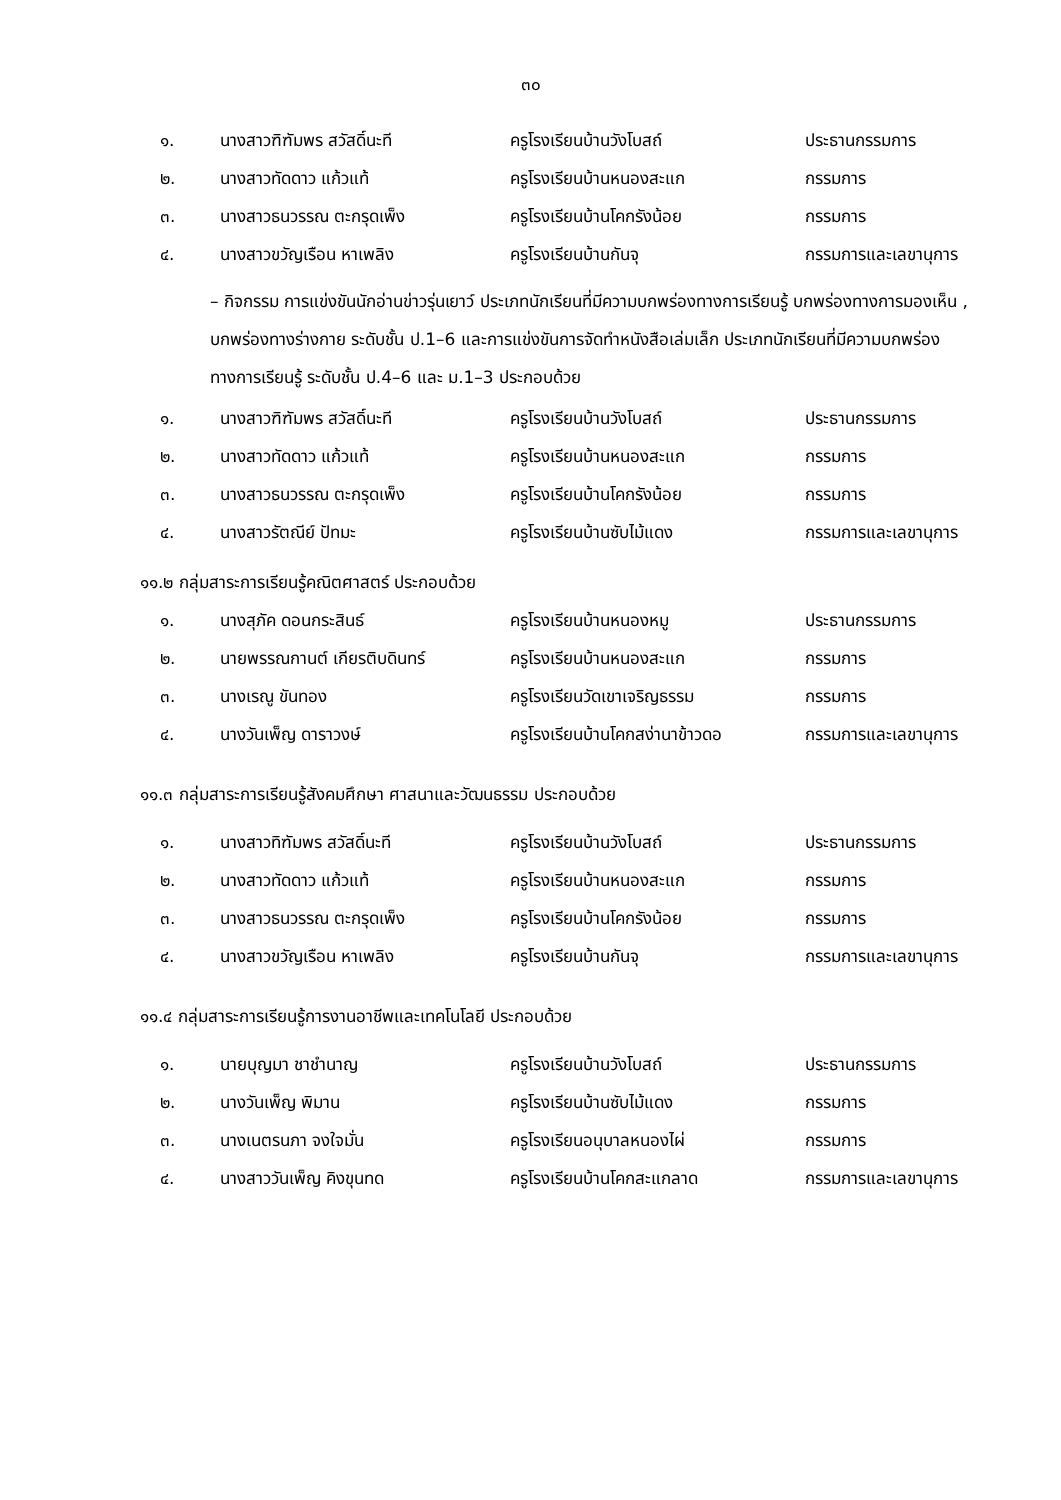๓๐
| ๑. | นางสาวฑิฑัมพร สวัสดิ์นะที | ครูโรงเรียนบ้านวังโบสถ์ | ประธานกรรมการ |
| ๒. | นางสาวทัดดาว แก้วแท้ | ครูโรงเรียนบ้านหนองสะแก | กรรมการ |
| ๓. | นางสาวธนวรรณ ตะกรุดเพ็ง | ครูโรงเรียนบ้านโคกรังน้อย | กรรมการ |
| ๔. | นางสาวขวัญเรือน หาเพลิง | ครูโรงเรียนบ้านกันจุ | กรรมการและเลขานุการ |
– กิจกรรม การแข่งขันนักอ่านข่าวรุ่นเยาว์ ประเภทนักเรียนที่มีความบกพร่องทางการเรียนรู้ บกพร่องทางการมองเห็น , บกพร่องทางร่างกาย ระดับชั้น ป.1–6 และการแข่งขันการจัดทำหนังสือเล่มเล็ก ประเภทนักเรียนที่มีความบกพร่องทางการเรียนรู้ ระดับชั้น ป.4–6 และ ม.1–3 ประกอบด้วย
| ๑. | นางสาวฑิฑัมพร สวัสดิ์นะที | ครูโรงเรียนบ้านวังโบสถ์ | ประธานกรรมการ |
| ๒. | นางสาวทัดดาว แก้วแท้ | ครูโรงเรียนบ้านหนองสะแก | กรรมการ |
| ๓. | นางสาวธนวรรณ ตะกรุดเพ็ง | ครูโรงเรียนบ้านโคกรังน้อย | กรรมการ |
| ๔. | นางสาวรัตณีย์ ปัทมะ | ครูโรงเรียนบ้านซับไม้แดง | กรรมการและเลขานุการ |
๑๑.๒ กลุ่มสาระการเรียนรู้คณิตศาสตร์ ประกอบด้วย
| ๑. | นางสุภัค ดอนกระสินธ์ | ครูโรงเรียนบ้านหนองหมู | ประธานกรรมการ |
| ๒. | นายพรรณกานต์ เกียรติบดินทร์ | ครูโรงเรียนบ้านหนองสะแก | กรรมการ |
| ๓. | นางเรณู ขันทอง | ครูโรงเรียนวัดเขาเจริญธรรม | กรรมการ |
| ๔. | นางวันเพ็ญ ดาราวงษ์ | ครูโรงเรียนบ้านโคกสง่านาข้าวดอ | กรรมการและเลขานุการ |
๑๑.๓ กลุ่มสาระการเรียนรู้สังคมศึกษา ศาสนาและวัฒนธรรม ประกอบด้วย
| ๑. | นางสาวทิฑัมพร สวัสดิ์นะที | ครูโรงเรียนบ้านวังโบสถ์ | ประธานกรรมการ |
| ๒. | นางสาวทัดดาว แก้วแท้ | ครูโรงเรียนบ้านหนองสะแก | กรรมการ |
| ๓. | นางสาวธนวรรณ ตะกรุดเพ็ง | ครูโรงเรียนบ้านโคกรังน้อย | กรรมการ |
| ๔. | นางสาวขวัญเรือน หาเพลิง | ครูโรงเรียนบ้านกันจุ | กรรมการและเลขานุการ |
๑๑.๔ กลุ่มสาระการเรียนรู้การงานอาชีพและเทคโนโลยี ประกอบด้วย
| ๑. | นายบุญมา ชาชำนาญ | ครูโรงเรียนบ้านวังโบสถ์ | ประธานกรรมการ |
| ๒. | นางวันเพ็ญ พิมาน | ครูโรงเรียนบ้านซับไม้แดง | กรรมการ |
| ๓. | นางเนตรนภา จงใจมั่น | ครูโรงเรียนอนุบาลหนองไผ่ | กรรมการ |
| ๔. | นางสาววันเพ็ญ คิงขุนทด | ครูโรงเรียนบ้านโคกสะแกลาด | กรรมการและเลขานุการ |